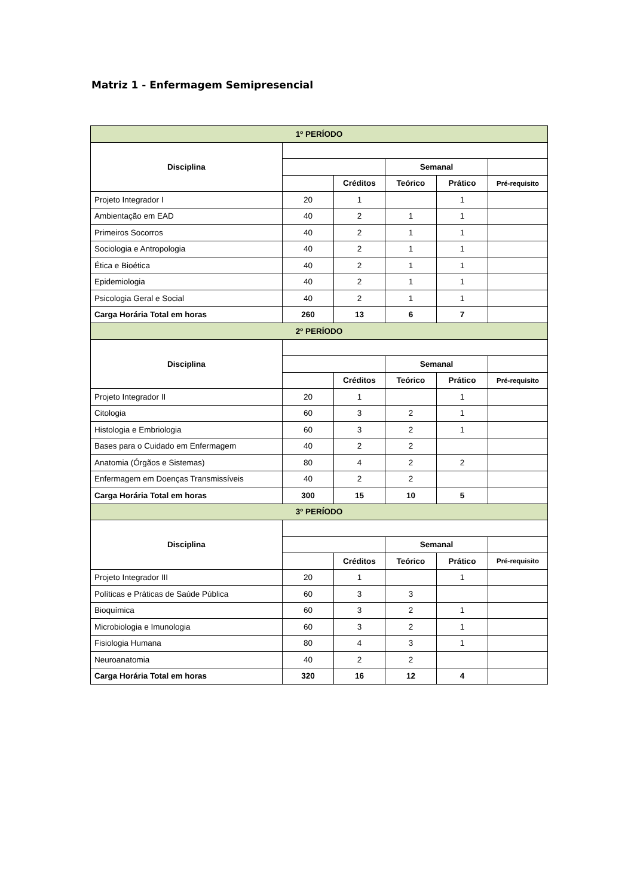Matriz 1 - Enfermagem Semipresencial
| 1º PERÍODO | | | | | |
| --- | --- | --- | --- | --- | --- |
| Disciplina | | | | | |
| | | | Semanal | | |
| | | Créditos | Teórico | Prático | Pré-requisito |
| Projeto Integrador I | 20 | 1 | | 1 | |
| Ambientação em EAD | 40 | 2 | 1 | 1 | |
| Primeiros Socorros | 40 | 2 | 1 | 1 | |
| Sociologia e Antropologia | 40 | 2 | 1 | 1 | |
| Ética e Bioética | 40 | 2 | 1 | 1 | |
| Epidemiologia | 40 | 2 | 1 | 1 | |
| Psicologia Geral e Social | 40 | 2 | 1 | 1 | |
| Carga Horária Total em horas | 260 | 13 | 6 | 7 | |
| 2º PERÍODO | | | | | |
| Disciplina | | | | | |
| | | | Semanal | | |
| | | Créditos | Teórico | Prático | Pré-requisito |
| Projeto Integrador II | 20 | 1 | | 1 | |
| Citologia | 60 | 3 | 2 | 1 | |
| Histologia e Embriologia | 60 | 3 | 2 | 1 | |
| Bases para o Cuidado em Enfermagem | 40 | 2 | 2 | | |
| Anatomia (Órgãos e Sistemas) | 80 | 4 | 2 | 2 | |
| Enfermagem em Doenças Transmissíveis | 40 | 2 | 2 | | |
| Carga Horária Total em horas | 300 | 15 | 10 | 5 | |
| 3º PERÍODO | | | | | |
| Disciplina | | | | | |
| | | | Semanal | | |
| | | Créditos | Teórico | Prático | Pré-requisito |
| Projeto Integrador III | 20 | 1 | | 1 | |
| Políticas e Práticas de Saúde Pública | 60 | 3 | 3 | | |
| Bioquímica | 60 | 3 | 2 | 1 | |
| Microbiologia e Imunologia | 60 | 3 | 2 | 1 | |
| Fisiologia Humana | 80 | 4 | 3 | 1 | |
| Neuroanatomia | 40 | 2 | 2 | | |
| Carga Horária Total em horas | 320 | 16 | 12 | 4 | |